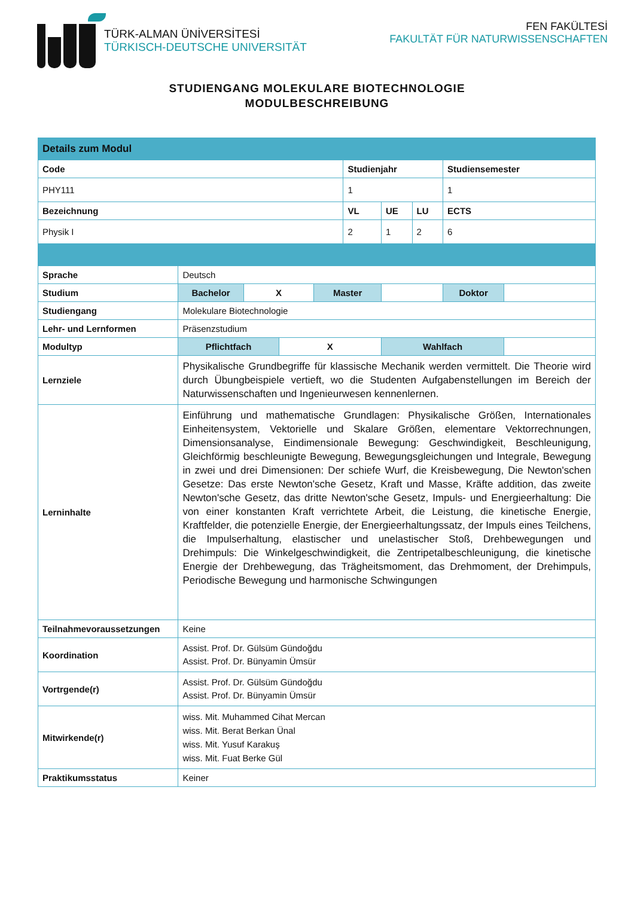TÜRK-ALMAN ÜNİVERSİTESİ
TÜRKISCH-DEUTSCHE UNIVERSITÄT
FEN FAKÜLTESİ
FAKULTÄT FÜR NATURWISSENSCHAFTEN
STUDIENGANG MOLEKULARE BIOTECHNOLOGIE
MODULBESCHREIBUNG
| Details zum Modul | | | | | | | | | |
| Code | | | | | Studienjahr | | | Studiensemester | |
| PHY111 | | | | | 1 | | | 1 | |
| Bezeichnung | | | | | VL | UE | LU | ECTS | |
| Physik I | | | | | 2 | 1 | 2 | 6 | |
| Sprache | Deutsch | | | | | | | | |
| Studium | Bachelor | X | | Master | | | | Doktor | |
| Studiengang | Molekulare Biotechnologie | | | | | | | | |
| Lehr- und Lernformen | Präsenzstudium | | | | | | | | |
| Modultyp | Pflichtfach | | X | | | Wahlfach | | | |
| Lernziele | Physikalische Grundbegriffe für klassische Mechanik werden vermittelt. Die Theorie wird durch Übungbeispiele vertieft, wo die Studenten Aufgabenstellungen im Bereich der Naturwissenschaften und Ingenieurwesen kennenlernen. | | | | | | | | |
| Lerninhalte | Einführung und mathematische Grundlagen: Physikalische Größen, Internationales Einheitensystem, Vektorielle und Skalare Größen, elementare Vektorrechnungen, Dimensionsanalyse, Eindimensionale Bewegung: Geschwindigkeit, Beschleunigung, Gleichförmig beschleunigte Bewegung, Bewegungsgleichungen und Integrale, Bewegung in zwei und drei Dimensionen: Der schiefe Wurf, die Kreisbewegung, Die Newton'schen Gesetze: Das erste Newton'sche Gesetz, Kraft und Masse, Kräfte addition, das zweite Newton'sche Gesetz, das dritte Newton'sche Gesetz, Impuls- und Energieerhaltung: Die von einer konstanten Kraft verrichtete Arbeit, die Leistung, die kinetische Energie, Kraftfelder, die potenzielle Energie, der Energieerhaltungssatz, der Impuls eines Teilchens, die Impulserhaltung, elastischer und unelastischer Stoß, Drehbewegungen und Drehimpuls: Die Winkelgeschwindigkeit, die Zentripetalbeschleunigung, die kinetische Energie der Drehbewegung, das Trägheitsmoment, das Drehmoment, der Drehimpuls, Periodische Bewegung und harmonische Schwingungen | | | | | | | | |
| Teilnahmevoraussetzungen | Keine | | | | | | | | |
| Koordination | Assist. Prof. Dr. Gülsüm Gündoğdu Assist. Prof. Dr. Bünyamin Ümsür | | | | | | | | |
| Vortrgende(r) | Assist. Prof. Dr. Gülsüm Gündoğdu Assist. Prof. Dr. Bünyamin Ümsür | | | | | | | | |
| Mitwirkende(r) | wiss. Mit. Muhammed Cihat Mercan wiss. Mit. Berat Berkan Ünal wiss. Mit. Yusuf Karakuş wiss. Mit. Fuat Berke Gül | | | | | | | | |
| Praktikumsstatus | Keiner | | | | | | | | |